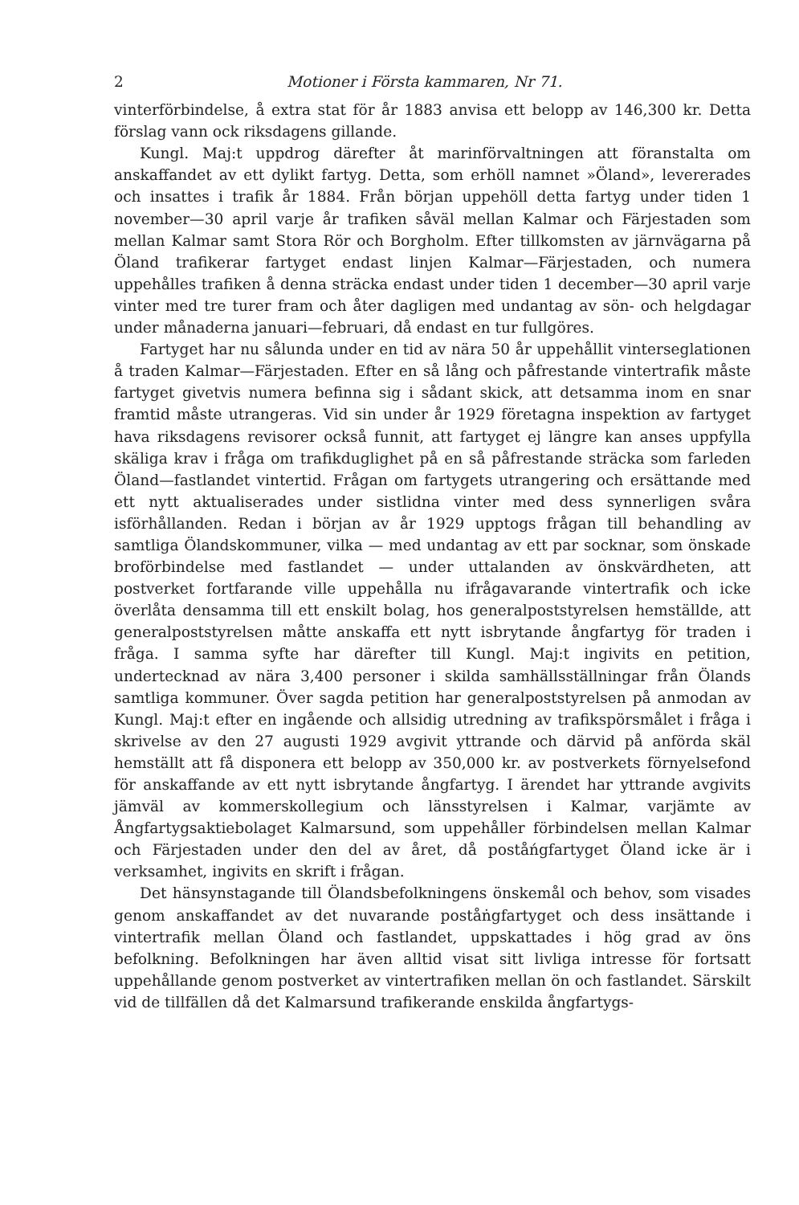2 Motioner i Första kammaren, Nr 71.
vinterförbindelse, å extra stat för år 1883 anvisa ett belopp av 146,300 kr. Detta förslag vann ock riksdagens gillande.
Kungl. Maj:t uppdrog därefter åt marinförvaltningen att föranstalta om anskaffandet av ett dylikt fartyg. Detta, som erhöll namnet »Öland», levererades och insattes i trafik år 1884. Från början uppehöll detta fartyg under tiden 1 november—30 april varje år trafiken såväl mellan Kalmar och Färjestaden som mellan Kalmar samt Stora Rör och Borgholm. Efter tillkomsten av järnvägarna på Öland trafikerar fartyget endast linjen Kalmar—Färjestaden, och numera uppehålles trafiken å denna sträcka endast under tiden 1 december—30 april varje vinter med tre turer fram och åter dagligen med undantag av sön- och helgdagar under månaderna januari—februari, då endast en tur fullgöres.
Fartyget har nu sålunda under en tid av nära 50 år uppehållit vinterseglationen å traden Kalmar—Färjestaden. Efter en så lång och påfrestande vintertrafik måste fartyget givetvis numera befinna sig i sådant skick, att detsamma inom en snar framtid måste utrangeras. Vid sin under år 1929 företagna inspektion av fartyget hava riksdagens revisorer också funnit, att fartyget ej längre kan anses uppfylla skäliga krav i fråga om trafikduglighet på en så påfrestande sträcka som farleden Öland—fastlandet vintertid. Frågan om fartygets utrangering och ersättande med ett nytt aktualiserades under sistlidna vinter med dess synnerligen svåra isförhållanden. Redan i början av år 1929 upptogs frågan till behandling av samtliga Ölandskommuner, vilka — med undantag av ett par socknar, som önskade broförbindelse med fastlandet — under uttalanden av önskvärdheten, att postverket fortfarande ville uppehålla nu ifrågavarande vintertrafik och icke överlåta densamma till ett enskilt bolag, hos generalpoststyrelsen hemställde, att generalpoststyrelsen måtte anskaffa ett nytt isbrytande ångfartyg för traden i fråga. I samma syfte har därefter till Kungl. Maj:t ingivits en petition, undertecknad av nära 3,400 personer i skilda samhällsställningar från Ölands samtliga kommuner. Över sagda petition har generalpoststyrelsen på anmodan av Kungl. Maj:t efter en ingående och allsidig utredning av trafikspörsmålet i fråga i skrivelse av den 27 augusti 1929 avgivit yttrande och därvid på anförda skäl hemställt att få disponera ett belopp av 350,000 kr. av postverkets förnyelsefond för anskaffande av ett nytt isbrytande ångfartyg. I ärendet har yttrande avgivits jämväl av kommerskollegium och länsstyrelsen i Kalmar, varjämte av Ångfartygsaktiebolaget Kalmarsund, som uppehåller förbindelsen mellan Kalmar och Färjestaden under den del av året, då poståńgfartyget Öland icke är i verksamhet, ingivits en skrift i frågan.
Det hänsynstagande till Ölandsbefolkningens önskemål och behov, som visades genom anskaffandet av det nuvarande poståṅgfartyget och dess insättande i vintertrafik mellan Öland och fastlandet, uppskattades i hög grad av öns befolkning. Befolkningen har även alltid visat sitt livliga intresse för fortsatt uppehållande genom postverket av vintertrafiken mellan ön och fastlandet. Särskilt vid de tillfällen då det Kalmarsund trafikerande enskilda ångfartygs-